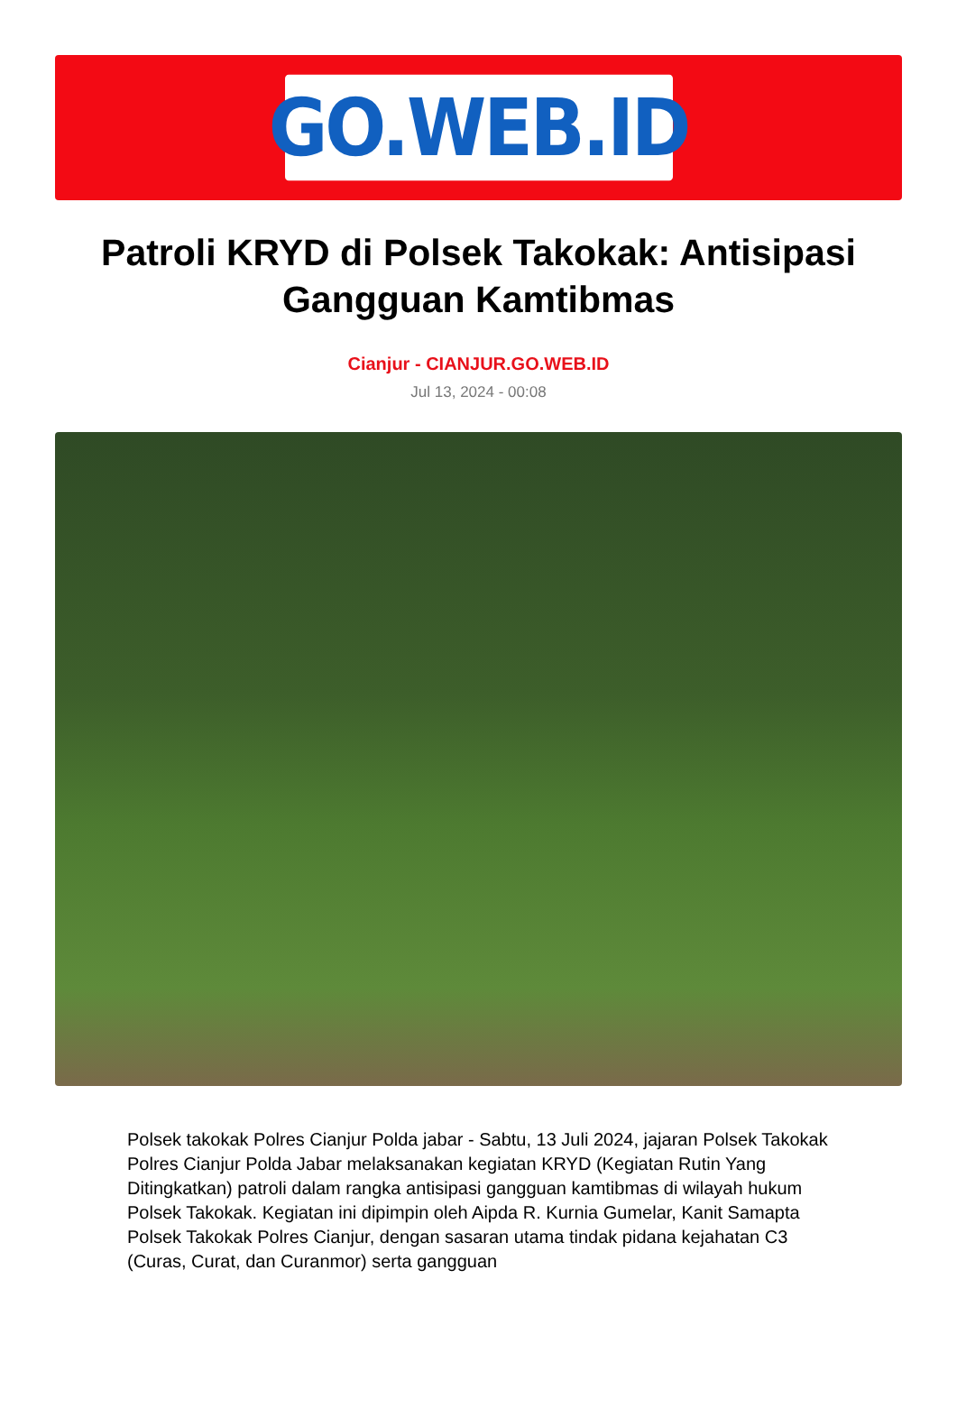GO.WEB.ID
Patroli KRYD di Polsek Takokak: Antisipasi Gangguan Kamtibmas
Cianjur - CIANJUR.GO.WEB.ID
Jul 13, 2024 - 00:08
Polsek takokak Polres Cianjur Polda jabar - Sabtu, 13 Juli 2024, jajaran Polsek Takokak Polres Cianjur Polda Jabar melaksanakan kegiatan KRYD (Kegiatan Rutin Yang Ditingkatkan) patroli dalam rangka antisipasi gangguan kamtibmas di wilayah hukum Polsek Takokak. Kegiatan ini dipimpin oleh Aipda R. Kurnia Gumelar, Kanit Samapta Polsek Takokak Polres Cianjur, dengan sasaran utama tindak pidana kejahatan C3 (Curas, Curat, dan Curanmor) serta gangguan